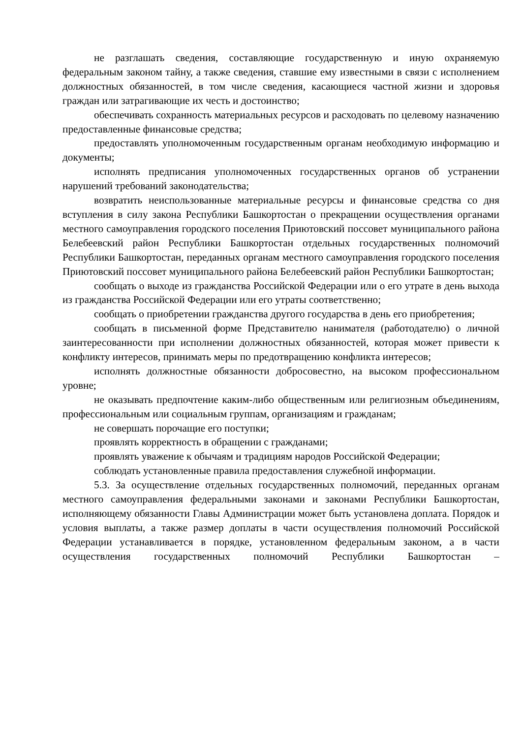не разглашать сведения, составляющие государственную и иную охраняемую федеральным законом тайну, а также сведения, ставшие ему известными в связи с исполнением должностных обязанностей, в том числе сведения, касающиеся частной жизни и здоровья граждан или затрагивающие их честь и достоинство;
обеспечивать сохранность материальных ресурсов и расходовать по целевому назначению предоставленные финансовые средства;
предоставлять уполномоченным государственным органам необходимую информацию и документы;
исполнять предписания уполномоченных государственных органов об устранении нарушений требований законодательства;
возвратить неиспользованные материальные ресурсы и финансовые средства со дня вступления в силу закона Республики Башкортостан о прекращении осуществления органами местного самоуправления городского поселения Приютовский поссовет муниципального района Белебеевский район Республики Башкортостан отдельных государственных полномочий Республики Башкортостан, переданных органам местного самоуправления городского поселения Приютовский поссовет муниципального района Белебеевский район Республики Башкортостан;
сообщать о выходе из гражданства Российской Федерации или о его утрате в день выхода из гражданства Российской Федерации или его утраты соответственно;
сообщать о приобретении гражданства другого государства в день его приобретения;
сообщать в письменной форме Представителю нанимателя (работодателю) о личной заинтересованности при исполнении должностных обязанностей, которая может привести к конфликту интересов, принимать меры по предотвращению конфликта интересов;
исполнять должностные обязанности добросовестно, на высоком профессиональном уровне;
не оказывать предпочтение каким-либо общественным или религиозным объединениям, профессиональным или социальным группам, организациям и гражданам;
не совершать порочащие его поступки;
проявлять корректность в обращении с гражданами;
проявлять уважение к обычаям и традициям народов Российской Федерации;
соблюдать установленные правила предоставления служебной информации.
5.3. За осуществление отдельных государственных полномочий, переданных органам местного самоуправления федеральными законами и законами Республики Башкортостан, исполняющему обязанности Главы Администрации может быть установлена доплата. Порядок и условия выплаты, а также размер доплаты в части осуществления полномочий Российской Федерации устанавливается в порядке, установленном федеральным законом, а в части осуществления государственных полномочий Республики Башкортостан –